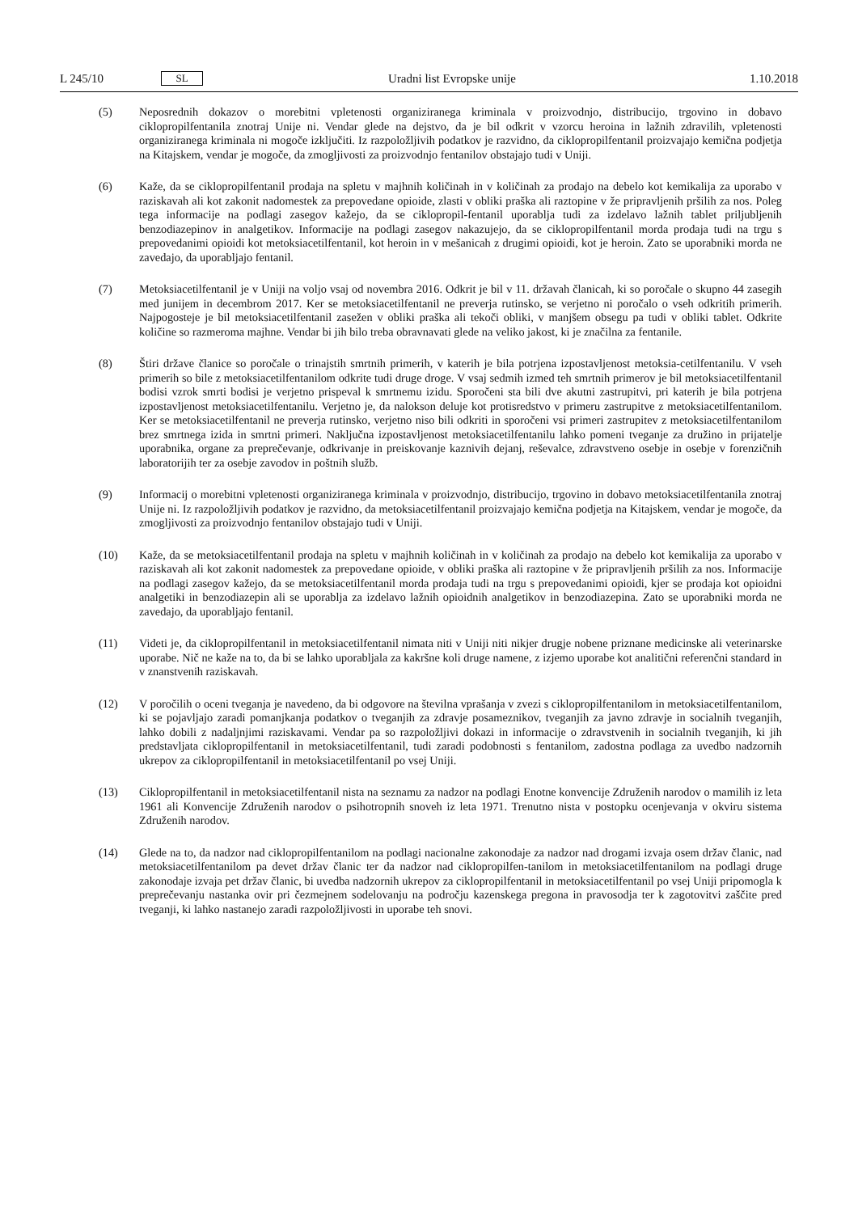L 245/10 SL Uradni list Evropske unije 1.10.2018
(5) Neposrednih dokazov o morebitni vpletenosti organiziranega kriminala v proizvodnjo, distribucijo, trgovino in dobavo ciklopropilfentanila znotraj Unije ni. Vendar glede na dejstvo, da je bil odkrit v vzorcu heroina in lažnih zdravilih, vpletenosti organiziranega kriminala ni mogoče izključiti. Iz razpoložljivih podatkov je razvidno, da ciklopropilfentanil proizvajajo kemična podjetja na Kitajskem, vendar je mogoče, da zmogljivosti za proizvodnjo fentanilov obstajajo tudi v Uniji.
(6) Kaže, da se ciklopropilfentanil prodaja na spletu v majhnih količinah in v količinah za prodajo na debelo kot kemikalija za uporabo v raziskavah ali kot zakonit nadomestek za prepovedane opioide, zlasti v obliki praška ali raztopine v že pripravljenih pršilih za nos. Poleg tega informacije na podlagi zasegov kažejo, da se ciklopropil-fentanil uporablja tudi za izdelavo lažnih tablet priljubljenih benzodiazepinov in analgetikov. Informacije na podlagi zasegov nakazujejo, da se ciklopropilfentanil morda prodaja tudi na trgu s prepovedanimi opioidi kot metoksiacetilfentanil, kot heroin in v mešanicah z drugimi opioidi, kot je heroin. Zato se uporabniki morda ne zavedajo, da uporabljajo fentanil.
(7) Metoksiacetilfentanil je v Uniji na voljo vsaj od novembra 2016. Odkrit je bil v 11. državah članicah, ki so poročale o skupno 44 zasegih med junijem in decembrom 2017. Ker se metoksiacetilfentanil ne preverja rutinsko, se verjetno ni poročalo o vseh odkritih primerih. Najpogosteje je bil metoksiacetilfentanil zasežen v obliki praška ali tekoči obliki, v manjšem obsegu pa tudi v obliki tablet. Odkrite količine so razmeroma majhne. Vendar bi jih bilo treba obravnavati glede na veliko jakost, ki je značilna za fentanile.
(8) Štiri države članice so poročale o trinajstih smrtnih primerih, v katerih je bila potrjena izpostavljenost metoksia-cetilfentanilu. V vseh primerih so bile z metoksiacetilfentanilom odkrite tudi druge droge. V vsaj sedmih izmed teh smrtnih primerov je bil metoksiacetilfentanil bodisi vzrok smrti bodisi je verjetno prispeval k smrtnemu izidu. Sporočeni sta bili dve akutni zastrupitvi, pri katerih je bila potrjena izpostavljenost metoksiacetilfentanilu. Verjetno je, da nalokson deluje kot protisredstvo v primeru zastrupitve z metoksiacetilfentanilom. Ker se metoksiacetilfentanil ne preverja rutinsko, verjetno niso bili odkriti in sporočeni vsi primeri zastrupitev z metoksiacetilfentanilom brez smrtnega izida in smrtni primeri. Naključna izpostavljenost metoksiacetilfentanilu lahko pomeni tveganje za družino in prijatelje uporabnika, organe za preprečevanje, odkrivanje in preiskovanje kaznivih dejanj, reševalce, zdravstveno osebje in osebje v forenzičnih laboratorijih ter za osebje zavodov in poštnih služb.
(9) Informacij o morebitni vpletenosti organiziranega kriminala v proizvodnjo, distribucijo, trgovino in dobavo metoksiacetilfentanila znotraj Unije ni. Iz razpoložljivih podatkov je razvidno, da metoksiacetilfentanil proizvajajo kemična podjetja na Kitajskem, vendar je mogoče, da zmogljivosti za proizvodnjo fentanilov obstajajo tudi v Uniji.
(10) Kaže, da se metoksiacetilfentanil prodaja na spletu v majhnih količinah in v količinah za prodajo na debelo kot kemikalija za uporabo v raziskavah ali kot zakonit nadomestek za prepovedane opioide, v obliki praška ali raztopine v že pripravljenih pršilih za nos. Informacije na podlagi zasegov kažejo, da se metoksiacetilfentanil morda prodaja tudi na trgu s prepovedanimi opioidi, kjer se prodaja kot opioidni analgetiki in benzodiazepin ali se uporablja za izdelavo lažnih opioidnih analgetikov in benzodiazepina. Zato se uporabniki morda ne zavedajo, da uporabljajo fentanil.
(11) Videti je, da ciklopropilfentanil in metoksiacetilfentanil nimata niti v Uniji niti nikjer drugje nobene priznane medicinske ali veterinarske uporabe. Nič ne kaže na to, da bi se lahko uporabljala za kakršne koli druge namene, z izjemo uporabe kot analitični referenčni standard in v znanstvenih raziskavah.
(12) V poročilih o oceni tveganja je navedeno, da bi odgovore na številna vprašanja v zvezi s ciklopropilfentanilom in metoksiacetilfentanilom, ki se pojavljajo zaradi pomanjkanja podatkov o tveganjih za zdravje posameznikov, tveganjih za javno zdravje in socialnih tveganjih, lahko dobili z nadaljnjimi raziskavami. Vendar pa so razpoložljivi dokazi in informacije o zdravstvenih in socialnih tveganjih, ki jih predstavljata ciklopropilfentanil in metoksiacetilfentanil, tudi zaradi podobnosti s fentanilom, zadostna podlaga za uvedbo nadzornih ukrepov za ciklopropilfentanil in metoksiacetilfentanil po vsej Uniji.
(13) Ciklopropilfentanil in metoksiacetilfentanil nista na seznamu za nadzor na podlagi Enotne konvencije Združenih narodov o mamilih iz leta 1961 ali Konvencije Združenih narodov o psihotropnih snoveh iz leta 1971. Trenutno nista v postopku ocenjevanja v okviru sistema Združenih narodov.
(14) Glede na to, da nadzor nad ciklopropilfentanilom na podlagi nacionalne zakonodaje za nadzor nad drogami izvaja osem držav članic, nad metoksiacetilfentanilom pa devet držav članic ter da nadzor nad ciklopropilfen-tanilom in metoksiacetilfentanilom na podlagi druge zakonodaje izvaja pet držav članic, bi uvedba nadzornih ukrepov za ciklopropilfentanil in metoksiacetilfentanil po vsej Uniji pripomogla k preprečevanju nastanka ovir pri čezmejnem sodelovanju na področju kazenskega pregona in pravosodja ter k zagotovitvi zaščite pred tveganji, ki lahko nastanejo zaradi razpoložljivosti in uporabe teh snovi.